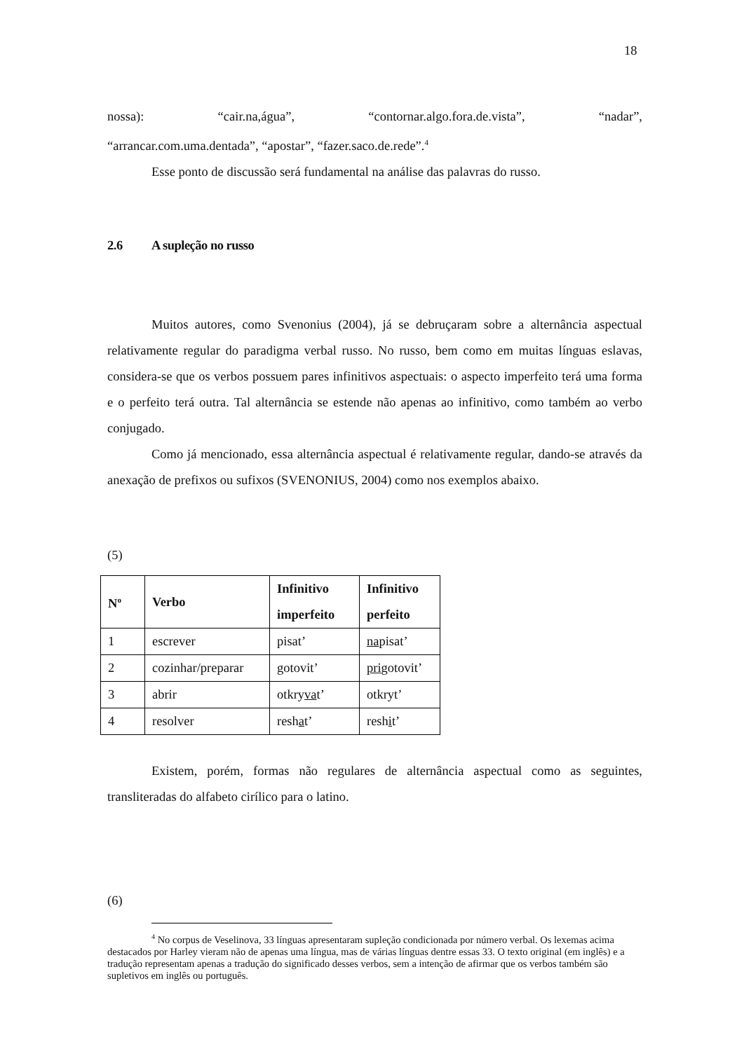18
nossa): “cair.na,água”, “contornar.algo.fora.de.vista”, “nadar”,
“arrancar.com.uma.dentada”, “apostar”, “fazer.saco.de.rede”.<sup>4</sup>
Esse ponto de discussão será fundamental na análise das palavras do russo.
2.6 A supleção no russo
Muitos autores, como Svenonius (2004), já se debruçaram sobre a alternância aspectual relativamente regular do paradigma verbal russo. No russo, bem como em muitas línguas eslavas, considera-se que os verbos possuem pares infinitivos aspectuais: o aspecto imperfeito terá uma forma e o perfeito terá outra. Tal alternância se estende não apenas ao infinitivo, como também ao verbo conjugado.
Como já mencionado, essa alternância aspectual é relativamente regular, dando-se através da anexação de prefixos ou sufixos (SVENONIUS, 2004) como nos exemplos abaixo.
(5)
| N<sup>o</sup> | Verbo | Infinitivo imperfeito | Infinitivo perfeito |
| --- | --- | --- | --- |
| 1 | escrever | pisat’ | na pisat’ |
| 2 | cozinhar/preparar | gotovit’ | pri gotovit’ |
| 3 | abrir | otkry va t’ | otkryt’ |
| 4 | resolver | resh a t’ | resh i t’ |
Existem, porém, formas não regulares de alternância aspectual como as seguintes, transliteradas do alfabeto cirílico para o latino.
(6)
<sup>4</sup> No corpus de Veselinova, 33 línguas apresentaram supleção condicionada por número verbal. Os lexemas acima destacados por Harley vieram não de apenas uma língua, mas de várias línguas dentre essas 33. O texto original (em inglês) e a tradução representam apenas a tradução do significado desses verbos, sem a intenção de afirmar que os verbos também são supletivos em inglês ou português.